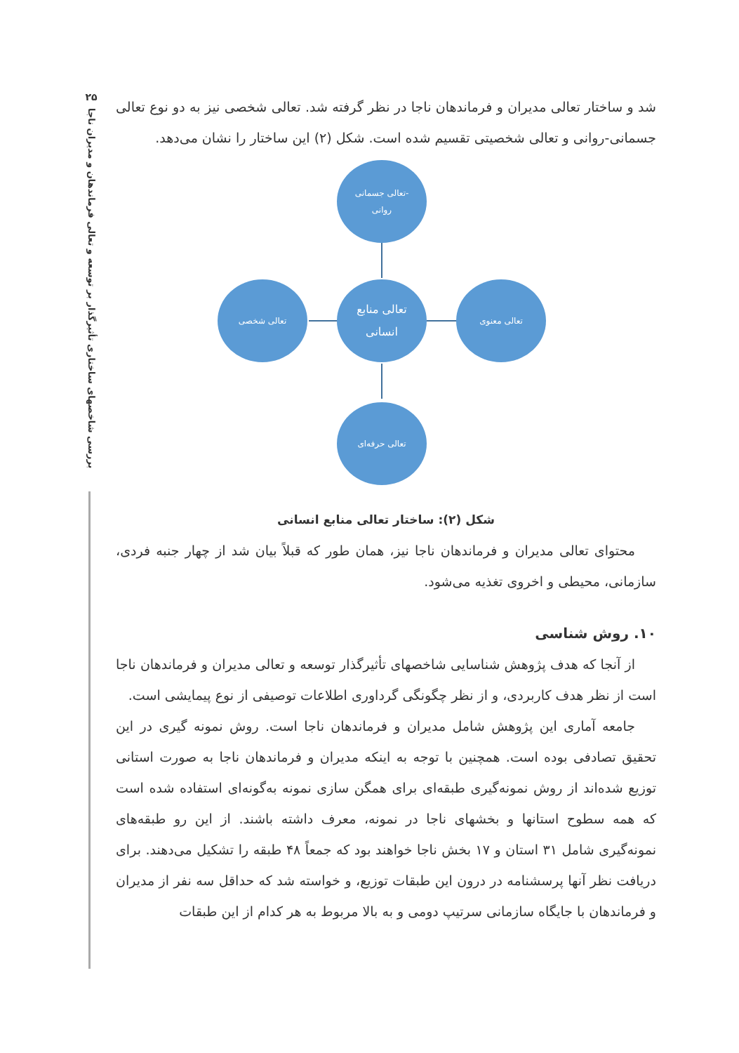۲۵
بررسی شاخصهای ساختاری تأثیرگذار بر توسعه و تعالی فرماندهان و مدیران ناجا
شد و ساختار تعالی مدیران و فرماندهان ناجا در نظر گرفته شد. تعالی شخصی نیز به دو نوع تعالی جسمانی-روانی و تعالی شخصیتی تقسیم شده است. شکل (۲) این ساختار را نشان می‌دهد.
تعالی جسمانی-
روانی
تعالی شخصی
تعالی منابع
انسانی
تعالی معنوی
تعالی حرفه‌ای
شکل (۲): ساختار تعالی منابع انسانی
محتوای تعالی مدیران و فرماندهان ناجا نیز، همان طور که قبلاً بیان شد از چهار جنبه فردی، سازمانی، محیطی و اخروی تغذیه می‌شود.
۱۰. روش شناسی
از آنجا که هدف پژوهش شناسایی شاخصهای تأثیرگذار توسعه و تعالی مدیران و فرماندهان ناجا است از نظر هدف کاربردی، و از نظر چگونگی گرداوری اطلاعات توصیفی از نوع پیمایشی است.
جامعه آماری این پژوهش شامل مدیران و فرماندهان ناجا است. روش نمونه گیری در این تحقیق تصادفی بوده است. همچنین با توجه به اینکه مدیران و فرماندهان ناجا به صورت استانی توزیع شده‌اند از روش نمونه‌گیری طبقه‌ای برای همگن سازی نمونه به‌گونه‌ای استفاده شده است که همه سطوح استانها و بخشهای ناجا در نمونه، معرف داشته باشند. از این رو طبقه‌های نمونه‌گیری شامل ۳۱ استان و ۱۷ بخش ناجا خواهند بود که جمعاً ۴۸ طبقه را تشکیل می‌دهند. برای دریافت نظر آنها پرسشنامه در درون این طبقات توزیع، و خواسته شد که حداقل سه نفر از مدیران و فرماندهان با جایگاه سازمانی سرتیپ دومی و به بالا مربوط به هر کدام از این طبقات